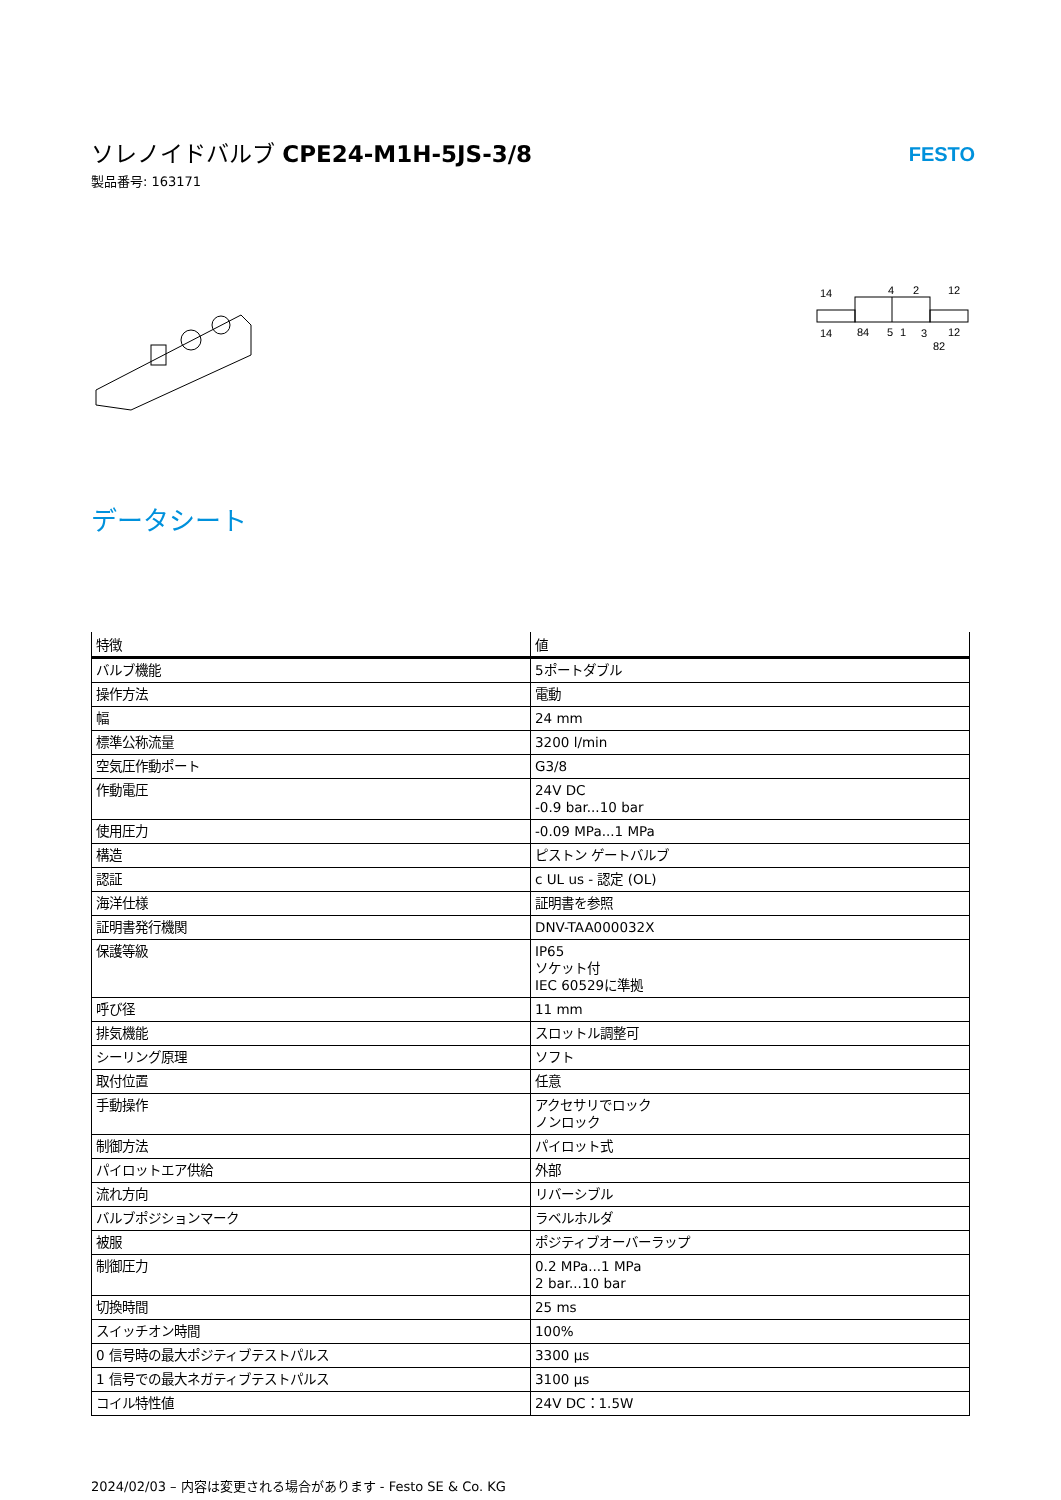ソレノイドバルブ CPE24-M1H-5JS-3/8
製品番号: 163171
FESTO
14
4
2
12
14
84
5
1
3
12
82
データシート
| 特徴 | 値 |
| --- | --- |
| バルブ機能 | 5ポートダブル |
| 操作方法 | 電動 |
| 幅 | 24 mm |
| 標準公称流量 | 3200 l/min |
| 空気圧作動ポート | G3/8 |
| 作動電圧 | 24V DC -0.9 bar...10 bar |
| 使用圧力 | -0.09 MPa...1 MPa |
| 構造 | ピストン ゲートバルブ |
| 認証 | c UL us - 認定 (OL) |
| 海洋仕様 | 証明書を参照 |
| 証明書発行機関 | DNV-TAA000032X |
| 保護等級 | IP65 ソケット付 IEC 60529に準拠 |
| 呼び径 | 11 mm |
| 排気機能 | スロットル調整可 |
| シーリング原理 | ソフト |
| 取付位置 | 任意 |
| 手動操作 | アクセサリでロック ノンロック |
| 制御方法 | パイロット式 |
| パイロットエア供給 | 外部 |
| 流れ方向 | リバーシブル |
| バルブポジションマーク | ラベルホルダ |
| 被服 | ポジティブオーバーラップ |
| 制御圧力 | 0.2 MPa...1 MPa 2 bar...10 bar |
| 切換時間 | 25 ms |
| スイッチオン時間 | 100% |
| 0 信号時の最大ポジティブテストパルス | 3300 µs |
| 1 信号での最大ネガティブテストパルス | 3100 µs |
| コイル特性値 | 24V DC：1.5W |
2024/02/03 – 内容は変更される場合があります - Festo SE & Co. KG